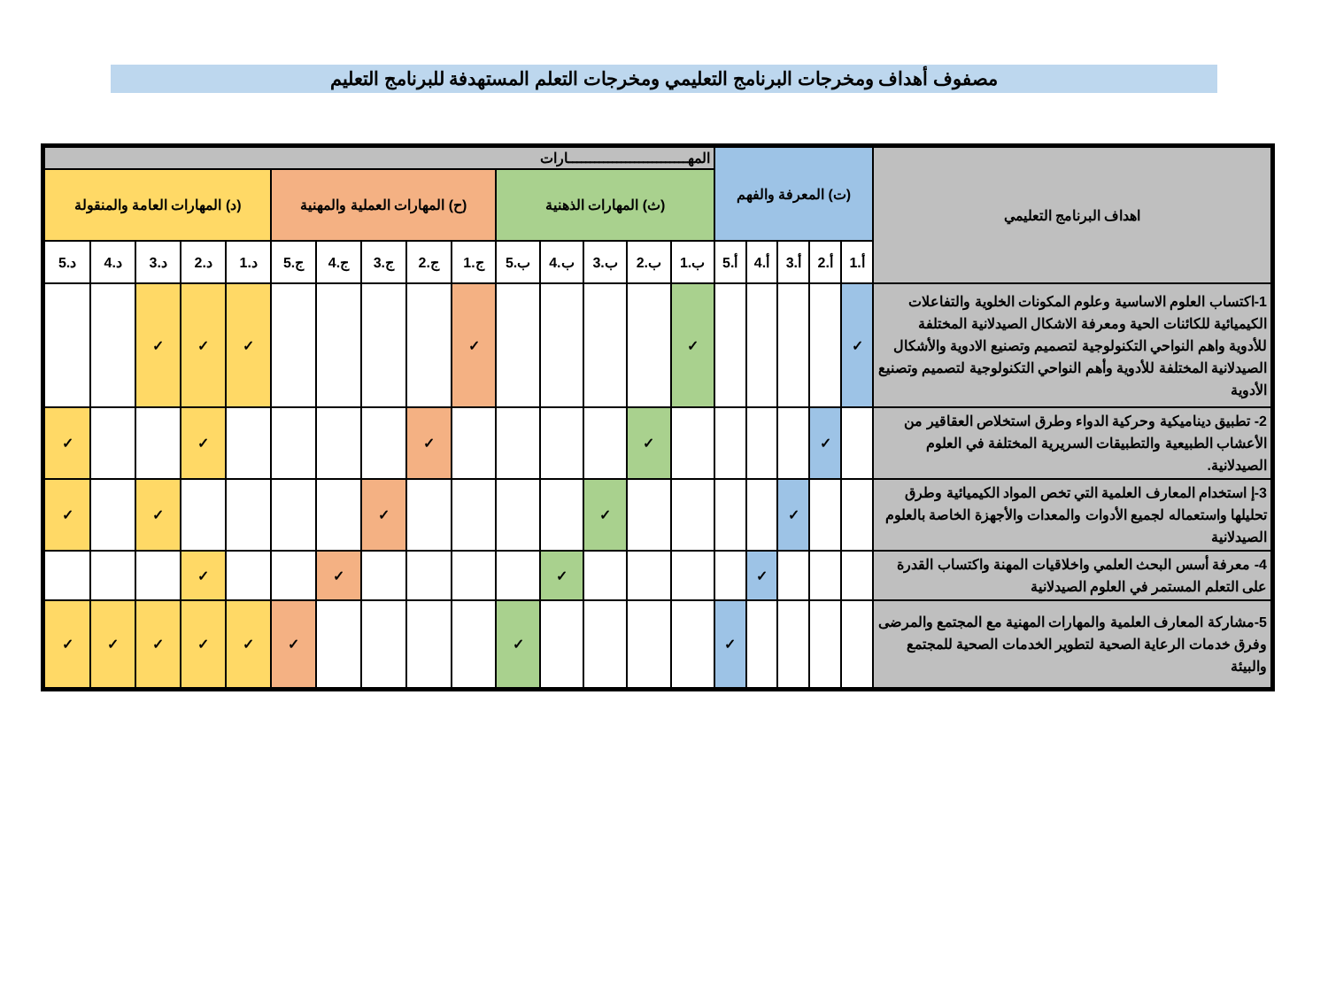مصفوف أهداف ومخرجات البرنامج التعليمي ومخرجات التعلم المستهدفة للبرنامج التعليم
| اهداف البرنامج التعليمي | (ت) المعرفة والفهم | | | | | المهـــــــــــــــــــــــــــارات | | | | | | | | | | | | | | |
| --- | --- | --- | --- | --- | --- | --- | --- | --- | --- | --- | --- | --- | --- | --- | --- | --- | --- | --- | --- | --- |
| | | | | | | (ث) المهارات الذهنية | | | | | (ح) المهارات العملية والمهنية | | | | | (د) المهارات العامة والمنقولة | | | | |
| | أ.1 | أ.2 | أ.3 | أ.4 | أ.5 | ب.1 | ب.2 | ب.3 | ب.4 | ب.5 | ج.1 | ج.2 | ج.3 | ج.4 | ج.5 | د.1 | د.2 | د.3 | د.4 | د.5 |
| 1-اكتساب العلوم الاساسية وعلوم المكونات الخلوية والتفاعلات الكيميائية للكائنات الحية ومعرفة الاشكال الصيدلانية المختلفة للأدوية واهم النواحي التكنولوجية لتصميم وتصنيع الادوية والأشكال الصيدلانية المختلفة للأدوية وأهم النواحي التكنولوجية لتصميم وتصنيع الأدوية | ✓ | | | | | ✓ | | | | | ✓ | | | | | ✓ | ✓ | ✓ | | |
| 2- تطبيق ديناميكية وحركية الدواء وطرق استخلاص العقاقير من الأعشاب الطبيعية والتطبيقات السريرية المختلفة في العلوم الصيدلانية. | | ✓ | | | | | ✓ | | | | | ✓ | | | | | ✓ | | | ✓ |
| 3-إ استخدام المعارف العلمية التي تخص المواد الكيميائية وطرق تحليلها واستعماله لجميع الأدوات والمعدات والأجهزة الخاصة بالعلوم الصيدلانية | | | ✓ | | | | | ✓ | | | | | ✓ | | | | | ✓ | | ✓ |
| 4- معرفة أسس البحث العلمي واخلاقيات المهنة واكتساب القدرة على التعلم المستمر في العلوم الصيدلانية | | | | ✓ | | | | | ✓ | | | | | ✓ | | | ✓ | | | |
| 5-مشاركة المعارف العلمية والمهارات المهنية مع المجتمع والمرضى وفرق خدمات الرعاية الصحية لتطوير الخدمات الصحية للمجتمع والبيئة | | | | | ✓ | | | | | ✓ | | | | | ✓ | ✓ | ✓ | ✓ | ✓ | ✓ |